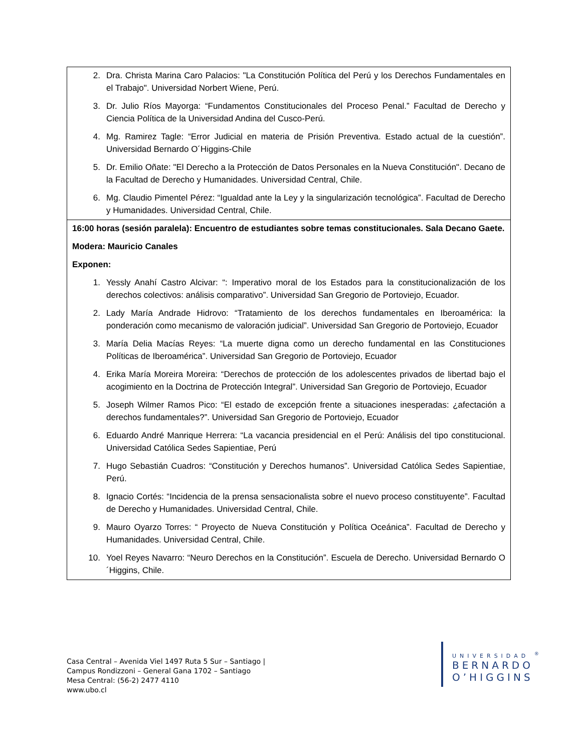| 2. Dra. Christa Marina Caro Palacios: "La Constitución Política del Perú y los Derechos Fundamentales en el Trabajo". Universidad Norbert Wiene, Perú. 3. Dr. Julio Ríos Mayorga: “Fundamentos Constitucionales del Proceso Penal.” Facultad de Derecho y Ciencia Política de la Universidad Andina del Cusco-Perú. 4. Mg. Ramirez Tagle: “Error Judicial en materia de Prisión Preventiva. Estado actual de la cuestión”. Universidad Bernardo O´Higgins-Chile 5. Dr. Emilio Oñate: "El Derecho a la Protección de Datos Personales en la Nueva Constitución". Decano de la Facultad de Derecho y Humanidades. Universidad Central, Chile. 6. Mg. Claudio Pimentel Pérez: “Igualdad ante la Ley y la singularización tecnológica”. Facultad de Derecho y Humanidades. Universidad Central, Chile. |
| 16:00 horas (sesión paralela): Encuentro de estudiantes sobre temas constitucionales. Sala Decano Gaete. Modera: Mauricio Canales Exponen: 1. Yessly Anahí Castro Alcivar: “: Imperativo moral de los Estados para la constitucionalización de los derechos colectivos: análisis comparativo”. Universidad San Gregorio de Portoviejo, Ecuador. 2. Lady María Andrade Hidrovo: “Tratamiento de los derechos fundamentales en Iberoamérica: la ponderación como mecanismo de valoración judicial”. Universidad San Gregorio de Portoviejo, Ecuador 3. María Delia Macías Reyes: “La muerte digna como un derecho fundamental en las Constituciones Políticas de Iberoamérica”. Universidad San Gregorio de Portoviejo, Ecuador 4. Erika María Moreira Moreira: “Derechos de protección de los adolescentes privados de libertad bajo el acogimiento en la Doctrina de Protección Integral”. Universidad San Gregorio de Portoviejo, Ecuador 5. Joseph Wilmer Ramos Pico: “El estado de excepción frente a situaciones inesperadas: ¿afectación a derechos fundamentales?”. Universidad San Gregorio de Portoviejo, Ecuador 6. Eduardo André Manrique Herrera: “La vacancia presidencial en el Perú: Análisis del tipo constitucional. Universidad Católica Sedes Sapientiae, Perú 7. Hugo Sebastián Cuadros: “Constitución y Derechos humanos”. Universidad Católica Sedes Sapientiae, Perú. 8. Ignacio Cortés: “Incidencia de la prensa sensacionalista sobre el nuevo proceso constituyente”. Facultad de Derecho y Humanidades. Universidad Central, Chile. 9. Mauro Oyarzo Torres: “ Proyecto de Nueva Constitución y Política Oceánica”. Facultad de Derecho y Humanidades. Universidad Central, Chile. 10. Yoel Reyes Navarro: “Neuro Derechos en la Constitución”. Escuela de Derecho. Universidad Bernardo O´Higgins, Chile. |
Casa Central – Avenida Viel 1497 Ruta 5 Sur – Santiago |
Campus Rondizzoni – General Gana 1702 – Santiago
Mesa Central: (56-2) 2477 4110
www.ubo.cl
UNIVERSIDAD <sup>®</sup>
BERNARDO
O’HIGGINS